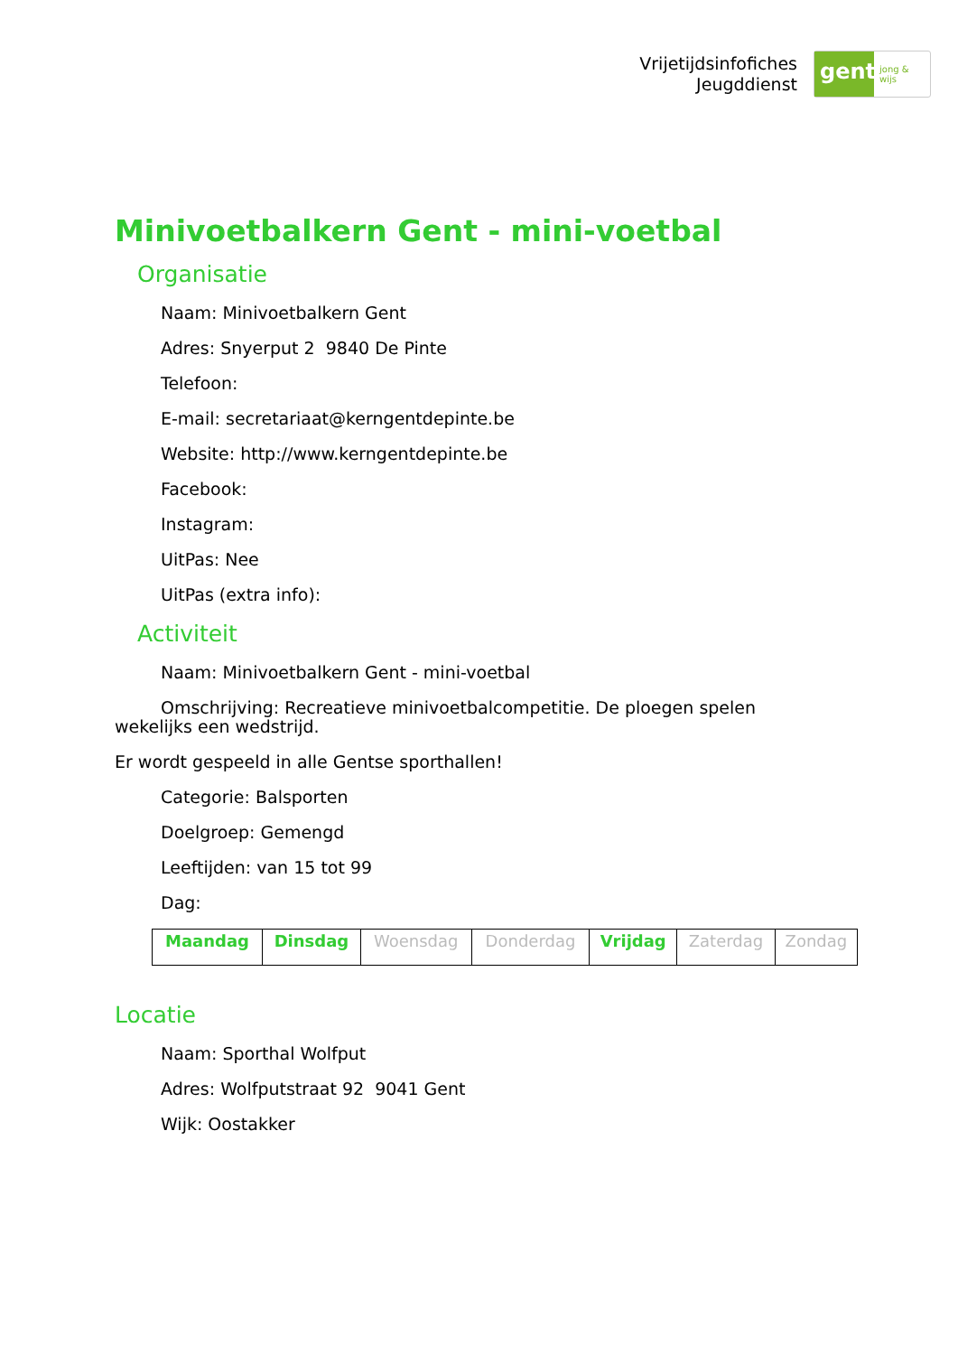Vrijetijdsinfofiches
Jeugddienst
gent:
jong & wijs
Minivoetbalkern Gent - mini-voetbal
Organisatie
Naam: Minivoetbalkern Gent
Adres: Snyerput 2 9840 De Pinte
Telefoon:
E-mail: secretariaat@kerngentdepinte.be
Website: http://www.kerngentdepinte.be
Facebook:
Instagram:
UitPas: Nee
UitPas (extra info):
Activiteit
Naam: Minivoetbalkern Gent - mini-voetbal
Omschrijving: Recreatieve minivoetbalcompetitie. De ploegen spelen wekelijks een wedstrijd.
Er wordt gespeeld in alle Gentse sporthallen!
Categorie: Balsporten
Doelgroep: Gemengd
Leeftijden: van 15 tot 99
Dag:
| Maandag | Dinsdag | Woensdag | Donderdag | Vrijdag | Zaterdag | Zondag |
Locatie
Naam: Sporthal Wolfput
Adres: Wolfputstraat 92 9041 Gent
Wijk: Oostakker